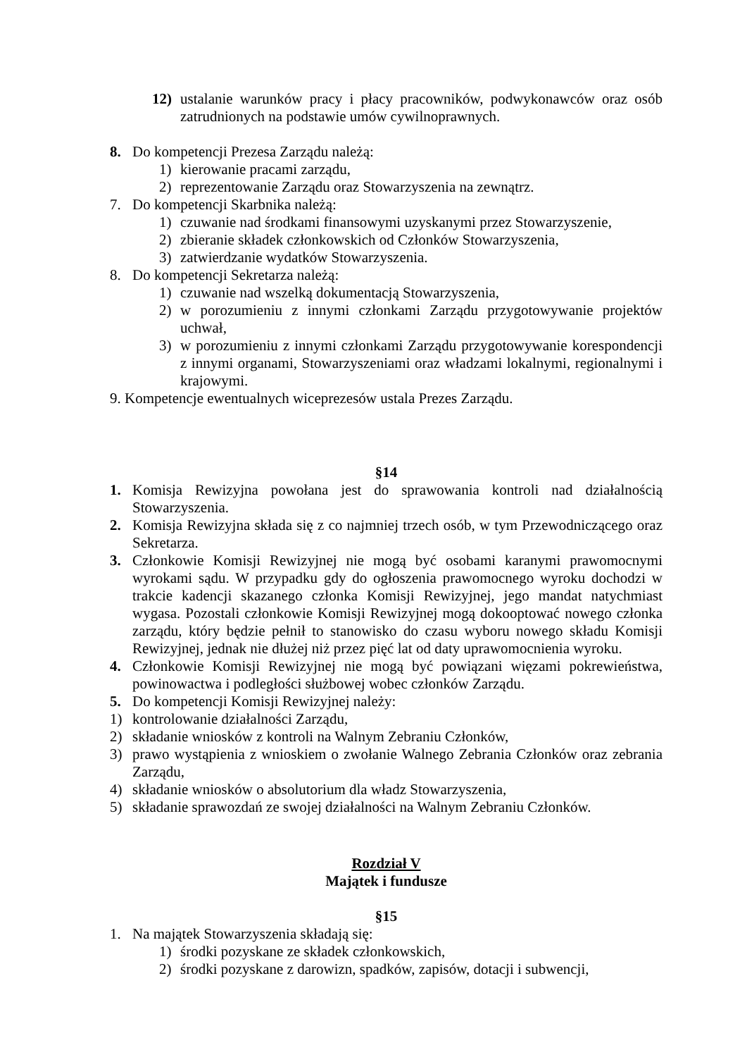12) ustalanie warunków pracy i płacy pracowników, podwykonawców oraz osób zatrudnionych na podstawie umów cywilnoprawnych.
8. Do kompetencji Prezesa Zarządu należą:
1) kierowanie pracami zarządu,
2) reprezentowanie Zarządu oraz Stowarzyszenia na zewnątrz.
7. Do kompetencji Skarbnika należą:
1) czuwanie nad środkami finansowymi uzyskanymi przez Stowarzyszenie,
2) zbieranie składek członkowskich od Członków Stowarzyszenia,
3) zatwierdzanie wydatków Stowarzyszenia.
8. Do kompetencji Sekretarza należą:
1) czuwanie nad wszelką dokumentacją Stowarzyszenia,
2) w porozumieniu z innymi członkami Zarządu przygotowywanie projektów uchwał,
3) w porozumieniu z innymi członkami Zarządu przygotowywanie korespondencji z innymi organami, Stowarzyszeniami oraz władzami lokalnymi, regionalnymi i krajowymi.
9. Kompetencje ewentualnych wiceprezesów ustala Prezes Zarządu.
§14
1. Komisja Rewizyjna powołana jest do sprawowania kontroli nad działalnością Stowarzyszenia.
2. Komisja Rewizyjna składa się z co najmniej trzech osób, w tym Przewodniczącego oraz Sekretarza.
3. Członkowie Komisji Rewizyjnej nie mogą być osobami karanymi prawomocnymi wyrokami sądu. W przypadku gdy do ogłoszenia prawomocnego wyroku dochodzi w trakcie kadencji skazanego członka Komisji Rewizyjnej, jego mandat natychmiast wygasa. Pozostali członkowie Komisji Rewizyjnej mogą dokooptować nowego członka zarządu, który będzie pełnił to stanowisko do czasu wyboru nowego składu Komisji Rewizyjnej, jednak nie dłużej niż przez pięć lat od daty uprawomocnienia wyroku.
4. Członkowie Komisji Rewizyjnej nie mogą być powiązani więzami pokrewieństwa, powinowactwa i podległości służbowej wobec członków Zarządu.
5. Do kompetencji Komisji Rewizyjnej należy:
1) kontrolowanie działalności Zarządu,
2) składanie wniosków z kontroli na Walnym Zebraniu Członków,
3) prawo wystąpienia z wnioskiem o zwołanie Walnego Zebrania Członków oraz zebrania Zarządu,
4) składanie wniosków o absolutorium dla władz Stowarzyszenia,
5) składanie sprawozdań ze swojej działalności na Walnym Zebraniu Członków.
Rozdział V
Majątek i fundusze
§15
1. Na majątek Stowarzyszenia składają się:
1) środki pozyskane ze składek członkowskich,
2) środki pozyskane z darowizn, spadków, zapisów, dotacji i subwencji,